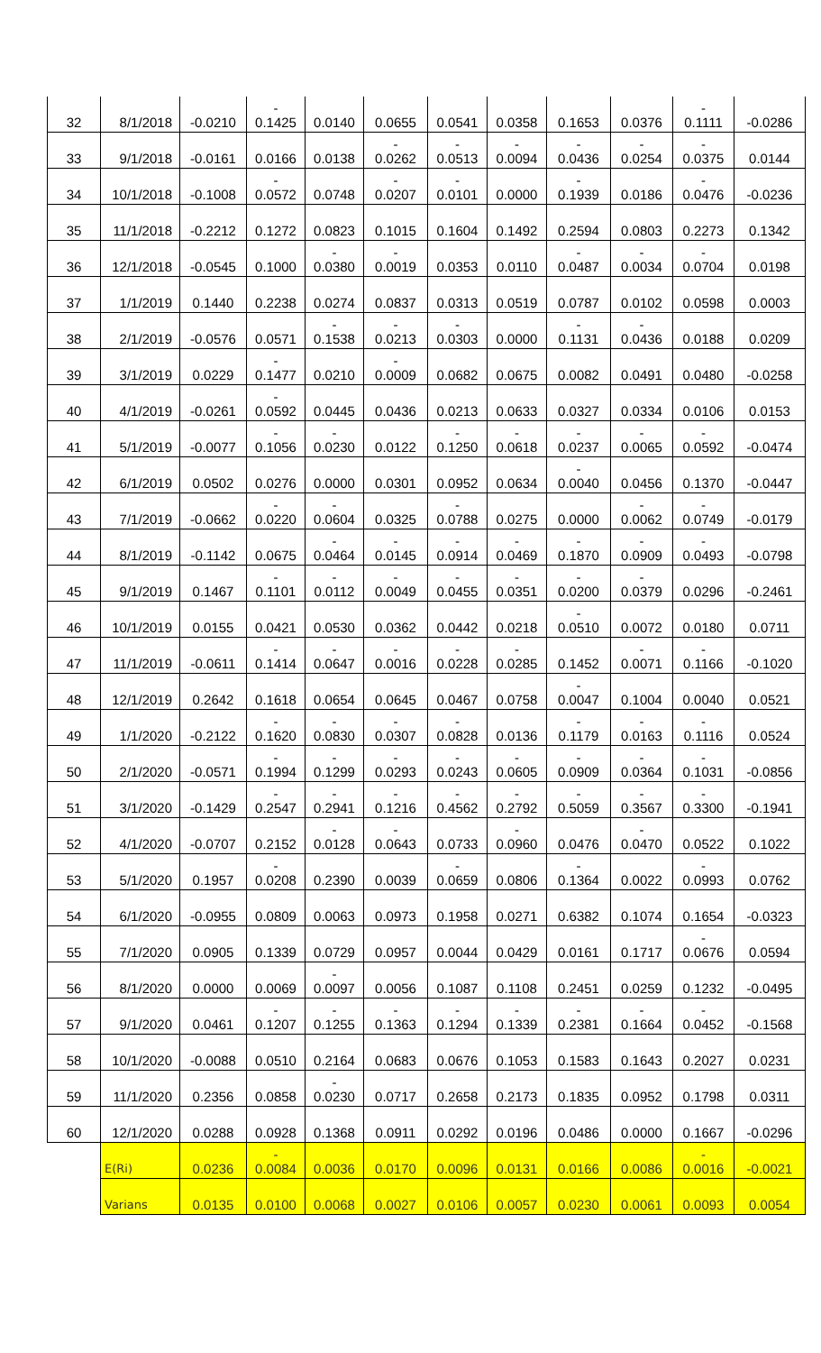| 32 | 8/1/2018 | -0.0210 | - 0.1425 | 0.0140 | 0.0655 | 0.0541 | 0.0358 | 0.1653 | 0.0376 | - 0.1111 | -0.0286 |
| 33 | 9/1/2018 | -0.0161 | 0.0166 | 0.0138 | - 0.0262 | - 0.0513 | - 0.0094 | - 0.0436 | - 0.0254 | - 0.0375 | 0.0144 |
| 34 | 10/1/2018 | -0.1008 | - 0.0572 | 0.0748 | - 0.0207 | - 0.0101 | 0.0000 | - 0.1939 | 0.0186 | - 0.0476 | -0.0236 |
| 35 | 11/1/2018 | -0.2212 | 0.1272 | 0.0823 | 0.1015 | 0.1604 | 0.1492 | 0.2594 | 0.0803 | 0.2273 | 0.1342 |
| 36 | 12/1/2018 | -0.0545 | 0.1000 | - 0.0380 | - 0.0019 | 0.0353 | 0.0110 | - 0.0487 | - 0.0034 | - 0.0704 | 0.0198 |
| 37 | 1/1/2019 | 0.1440 | 0.2238 | 0.0274 | 0.0837 | 0.0313 | 0.0519 | 0.0787 | 0.0102 | 0.0598 | 0.0003 |
| 38 | 2/1/2019 | -0.0576 | 0.0571 | - 0.1538 | - 0.0213 | - 0.0303 | 0.0000 | - 0.1131 | - 0.0436 | 0.0188 | 0.0209 |
| 39 | 3/1/2019 | 0.0229 | - 0.1477 | 0.0210 | - 0.0009 | 0.0682 | 0.0675 | 0.0082 | 0.0491 | 0.0480 | -0.0258 |
| 40 | 4/1/2019 | -0.0261 | - 0.0592 | 0.0445 | 0.0436 | 0.0213 | 0.0633 | 0.0327 | 0.0334 | 0.0106 | 0.0153 |
| 41 | 5/1/2019 | -0.0077 | - 0.1056 | - 0.0230 | 0.0122 | - 0.1250 | - 0.0618 | - 0.0237 | - 0.0065 | - 0.0592 | -0.0474 |
| 42 | 6/1/2019 | 0.0502 | 0.0276 | 0.0000 | 0.0301 | 0.0952 | 0.0634 | - 0.0040 | 0.0456 | 0.1370 | -0.0447 |
| 43 | 7/1/2019 | -0.0662 | - 0.0220 | - 0.0604 | 0.0325 | - 0.0788 | 0.0275 | 0.0000 | - 0.0062 | - 0.0749 | -0.0179 |
| 44 | 8/1/2019 | -0.1142 | 0.0675 | - 0.0464 | - 0.0145 | - 0.0914 | - 0.0469 | - 0.1870 | - 0.0909 | - 0.0493 | -0.0798 |
| 45 | 9/1/2019 | 0.1467 | - 0.1101 | - 0.0112 | - 0.0049 | - 0.0455 | - 0.0351 | - 0.0200 | - 0.0379 | 0.0296 | -0.2461 |
| 46 | 10/1/2019 | 0.0155 | 0.0421 | 0.0530 | 0.0362 | 0.0442 | 0.0218 | - 0.0510 | 0.0072 | 0.0180 | 0.0711 |
| 47 | 11/1/2019 | -0.0611 | - 0.1414 | - 0.0647 | - 0.0016 | - 0.0228 | - 0.0285 | 0.1452 | - 0.0071 | - 0.1166 | -0.1020 |
| 48 | 12/1/2019 | 0.2642 | 0.1618 | 0.0654 | 0.0645 | 0.0467 | 0.0758 | - 0.0047 | 0.1004 | 0.0040 | 0.0521 |
| 49 | 1/1/2020 | -0.2122 | - 0.1620 | - 0.0830 | - 0.0307 | - 0.0828 | 0.0136 | - 0.1179 | - 0.0163 | - 0.1116 | 0.0524 |
| 50 | 2/1/2020 | -0.0571 | - 0.1994 | - 0.1299 | - 0.0293 | - 0.0243 | - 0.0605 | - 0.0909 | - 0.0364 | - 0.1031 | -0.0856 |
| 51 | 3/1/2020 | -0.1429 | - 0.2547 | - 0.2941 | - 0.1216 | - 0.4562 | - 0.2792 | - 0.5059 | - 0.3567 | - 0.3300 | -0.1941 |
| 52 | 4/1/2020 | -0.0707 | 0.2152 | - 0.0128 | - 0.0643 | 0.0733 | - 0.0960 | 0.0476 | - 0.0470 | 0.0522 | 0.1022 |
| 53 | 5/1/2020 | 0.1957 | - 0.0208 | 0.2390 | 0.0039 | - 0.0659 | 0.0806 | - 0.1364 | 0.0022 | - 0.0993 | 0.0762 |
| 54 | 6/1/2020 | -0.0955 | 0.0809 | 0.0063 | 0.0973 | 0.1958 | 0.0271 | 0.6382 | 0.1074 | 0.1654 | -0.0323 |
| 55 | 7/1/2020 | 0.0905 | 0.1339 | 0.0729 | 0.0957 | 0.0044 | 0.0429 | 0.0161 | 0.1717 | - 0.0676 | 0.0594 |
| 56 | 8/1/2020 | 0.0000 | 0.0069 | - 0.0097 | 0.0056 | 0.1087 | 0.1108 | 0.2451 | 0.0259 | 0.1232 | -0.0495 |
| 57 | 9/1/2020 | 0.0461 | - 0.1207 | - 0.1255 | - 0.1363 | - 0.1294 | - 0.1339 | - 0.2381 | - 0.1664 | - 0.0452 | -0.1568 |
| 58 | 10/1/2020 | -0.0088 | 0.0510 | 0.2164 | 0.0683 | 0.0676 | 0.1053 | 0.1583 | 0.1643 | 0.2027 | 0.0231 |
| 59 | 11/1/2020 | 0.2356 | 0.0858 | - 0.0230 | 0.0717 | 0.2658 | 0.2173 | 0.1835 | 0.0952 | 0.1798 | 0.0311 |
| 60 | 12/1/2020 | 0.0288 | 0.0928 | 0.1368 | 0.0911 | 0.0292 | 0.0196 | 0.0486 | 0.0000 | 0.1667 | -0.0296 |
| | E(Ri) | 0.0236 | - 0.0084 | 0.0036 | 0.0170 | 0.0096 | 0.0131 | 0.0166 | 0.0086 | - 0.0016 | -0.0021 |
| | Varians | 0.0135 | 0.0100 | 0.0068 | 0.0027 | 0.0106 | 0.0057 | 0.0230 | 0.0061 | 0.0093 | 0.0054 |